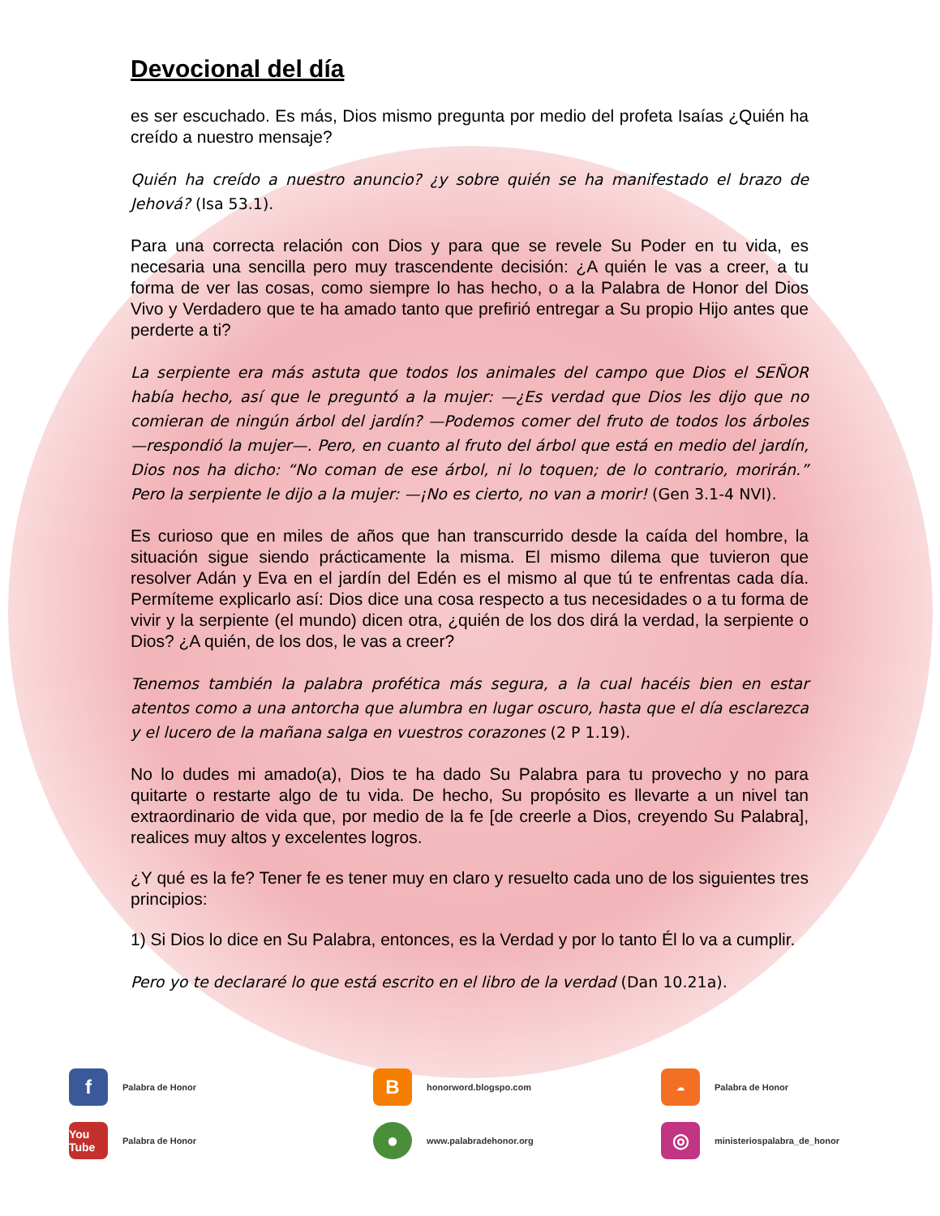Devocional del día
es ser escuchado. Es más, Dios mismo pregunta por medio del profeta Isaías ¿Quién ha creído a nuestro mensaje?
Quién ha creído a nuestro anuncio? ¿y sobre quién se ha manifestado el brazo de Jehová? (Isa 53.1).
Para una correcta relación con Dios y para que se revele Su Poder en tu vida, es necesaria una sencilla pero muy trascendente decisión: ¿A quién le vas a creer, a tu forma de ver las cosas, como siempre lo has hecho, o a la Palabra de Honor del Dios Vivo y Verdadero que te ha amado tanto que prefirió entregar a Su propio Hijo antes que perderte a ti?
La serpiente era más astuta que todos los animales del campo que Dios el SEÑOR había hecho, así que le preguntó a la mujer: —¿Es verdad que Dios les dijo que no comieran de ningún árbol del jardín? —Podemos comer del fruto de todos los árboles —respondió la mujer—. Pero, en cuanto al fruto del árbol que está en medio del jardín, Dios nos ha dicho: “No coman de ese árbol, ni lo toquen; de lo contrario, morirán.” Pero la serpiente le dijo a la mujer: —¡No es cierto, no van a morir! (Gen 3.1-4 NVI).
Es curioso que en miles de años que han transcurrido desde la caída del hombre, la situación sigue siendo prácticamente la misma. El mismo dilema que tuvieron que resolver Adán y Eva en el jardín del Edén es el mismo al que tú te enfrentas cada día. Permíteme explicarlo así: Dios dice una cosa respecto a tus necesidades o a tu forma de vivir y la serpiente (el mundo) dicen otra, ¿quién de los dos dirá la verdad, la serpiente o Dios? ¿A quién, de los dos, le vas a creer?
Tenemos también la palabra profética más segura, a la cual hacéis bien en estar atentos como a una antorcha que alumbra en lugar oscuro, hasta que el día esclarezca y el lucero de la mañana salga en vuestros corazones (2 P 1.19).
No lo dudes mi amado(a), Dios te ha dado Su Palabra para tu provecho y no para quitarte o restarte algo de tu vida. De hecho, Su propósito es llevarte a un nivel tan extraordinario de vida que, por medio de la fe [de creerle a Dios, creyendo Su Palabra], realices muy altos y excelentes logros.
¿Y qué es la fe? Tener fe es tener muy en claro y resuelto cada uno de los siguientes tres principios:
1) Si Dios lo dice en Su Palabra, entonces, es la Verdad y por lo tanto Él lo va a cumplir.
Pero yo te declararé lo que está escrito en el libro de la verdad (Dan 10.21a).
f
Palabra de Honor
B
honorword.blogspo.com
☁
Palabra de Honor
You Tube
Palabra de Honor
●
www.palabradehonor.org
◎
ministeriospalabra_de_honor